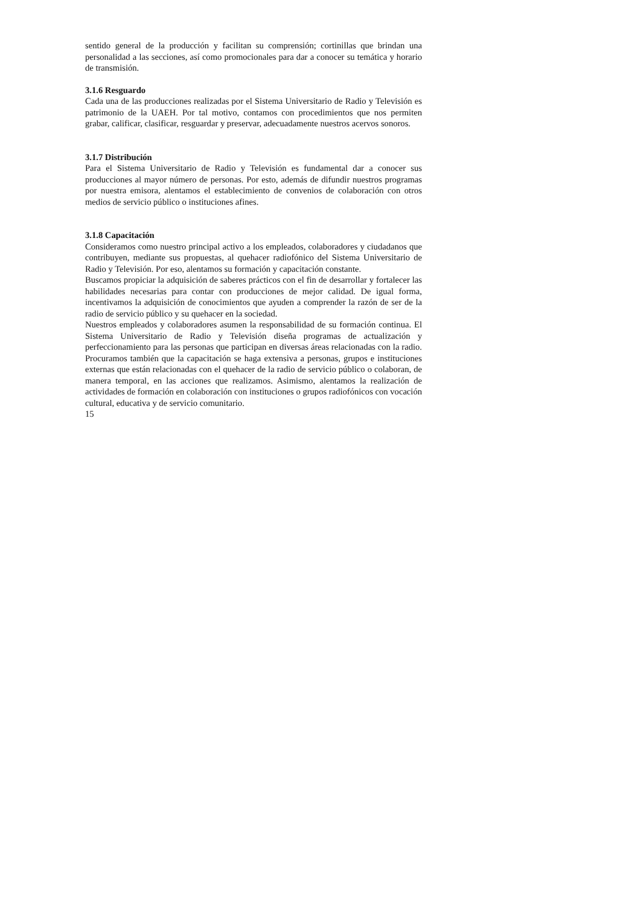sentido general de la producción y facilitan su comprensión; cortinillas que brindan una personalidad a las secciones, así como promocionales para dar a conocer su temática y horario de transmisión.
3.1.6 Resguardo
Cada una de las producciones realizadas por el Sistema Universitario de Radio y Televisión es patrimonio de la UAEH. Por tal motivo, contamos con procedimientos que nos permiten grabar, calificar, clasificar, resguardar y preservar, adecuadamente nuestros acervos sonoros.
3.1.7 Distribución
Para el Sistema Universitario de Radio y Televisión es fundamental dar a conocer sus producciones al mayor número de personas. Por esto, además de difundir nuestros programas por nuestra emisora, alentamos el establecimiento de convenios de colaboración con otros medios de servicio público o instituciones afines.
3.1.8 Capacitación
Consideramos como nuestro principal activo a los empleados, colaboradores y ciudadanos que contribuyen, mediante sus propuestas, al quehacer radiofónico del Sistema Universitario de Radio y Televisión. Por eso, alentamos su formación y capacitación constante.
Buscamos propiciar la adquisición de saberes prácticos con el fin de desarrollar y fortalecer las habilidades necesarias para contar con producciones de mejor calidad. De igual forma, incentivamos la adquisición de conocimientos que ayuden a comprender la razón de ser de la radio de servicio público y su quehacer en la sociedad.
Nuestros empleados y colaboradores asumen la responsabilidad de su formación continua. El Sistema Universitario de Radio y Televisión diseña programas de actualización y perfeccionamiento para las personas que participan en diversas áreas relacionadas con la radio. Procuramos también que la capacitación se haga extensiva a personas, grupos e instituciones externas que están relacionadas con el quehacer de la radio de servicio público o colaboran, de manera temporal, en las acciones que realizamos. Asimismo, alentamos la realización de actividades de formación en colaboración con instituciones o grupos radiofónicos con vocación cultural, educativa y de servicio comunitario.
15